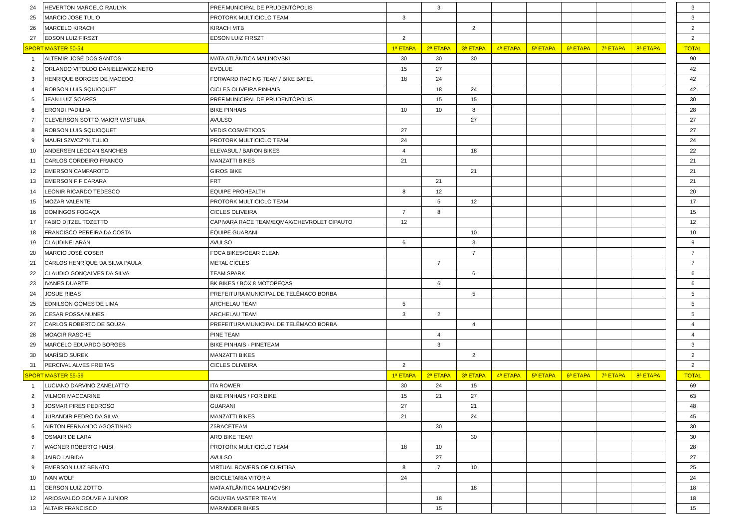| 24 | HEVERTON MARCELO RAULYK | PREF.MUNICIPAL DE PRUDENTÓPOLIS | | 3 | | | | | | | | 3 |
| 25 | MARCIO JOSE TULIO | PROTORK MULTICICLO TEAM | 3 | | | | | | | | | 3 |
| 26 | MARCELO KIRACH | KIRACH MTB | | | 2 | | | | | | | 2 |
| 27 | EDSON LUIZ FIRSZT | EDSON LUIZ FIRSZT | 2 | | | | | | | | | 2 |
| SPORT MASTER 50-54 | | | 1ª ETAPA | 2ª ETAPA | 3ª ETAPA | 4ª ETAPA | 5ª ETAPA | 6ª ETAPA | 7ª ETAPA | 8ª ETAPA | | TOTAL |
| 1 | ALTEMIR JOSÉ DOS SANTOS | MATA ATLÂNTICA MALINOVSKI | 30 | 30 | 30 | | | | | | | 90 |
| 2 | ORLANDO VITOLDO DANIELEWICZ NETO | EVOLUE | 15 | 27 | | | | | | | | 42 |
| 3 | HENRIQUE BORGES DE MACEDO | FORWARD RACING TEAM / BIKE BATEL | 18 | 24 | | | | | | | | 42 |
| 4 | ROBSON LUIS SQUIOQUET | CICLES OLIVEIRA PINHAIS | | 18 | 24 | | | | | | | 42 |
| 5 | JEAN LUIZ SOARES | PREF.MUNICIPAL DE PRUDENTÓPOLIS | | 15 | 15 | | | | | | | 30 |
| 6 | ERONDI PADILHA | BIKE PINHAIS | 10 | 10 | 8 | | | | | | | 28 |
| 7 | CLEVERSON SOTTO MAIOR WISTUBA | AVULSO | | | 27 | | | | | | | 27 |
| 8 | ROBSON LUIS SQUIOQUET | VEDIS COSMÉTICOS | 27 | | | | | | | | | 27 |
| 9 | MAURI SZWCZYK TULIO | PROTORK MULTICICLO TEAM | 24 | | | | | | | | | 24 |
| 10 | ANDERSEN LEODAN SANCHES | ELEVASUL / BARON BIKES | 4 | | 18 | | | | | | | 22 |
| 11 | CARLOS CORDEIRO FRANCO | MANZATTI BIKES | 21 | | | | | | | | | 21 |
| 12 | EMERSON CAMPAROTO | GIROS BIKE | | | 21 | | | | | | | 21 |
| 13 | EMERSON F F CARARA | FRT | | 21 | | | | | | | | 21 |
| 14 | LEONIR RICARDO TEDESCO | EQUIPE PROHEALTH | 8 | 12 | | | | | | | | 20 |
| 15 | MOZAR VALENTE | PROTORK MULTICICLO TEAM | | 5 | 12 | | | | | | | 17 |
| 16 | DOMINGOS FOGAÇA | CICLES OLIVEIRA | 7 | 8 | | | | | | | | 15 |
| 17 | FABIO DITZEL TOZETTO | CAPIVARA RACE TEAM/EQMAX/CHEVROLET CIPAUTO | 12 | | | | | | | | | 12 |
| 18 | FRANCISCO PEREIRA DA COSTA | EQUIPE GUARANI | | | 10 | | | | | | | 10 |
| 19 | CLAUDINEI ARAN | AVULSO | 6 | | 3 | | | | | | | 9 |
| 20 | MARCIO JOSÉ COSER | FOCA BIKES/GEAR CLEAN | | | 7 | | | | | | | 7 |
| 21 | CARLOS HENRIQUE DA SILVA PAULA | METAL CICLES | | 7 | | | | | | | | 7 |
| 22 | CLAUDIO GONÇALVES DA SILVA | TEAM SPARK | | | 6 | | | | | | | 6 |
| 23 | IVANES DUARTE | BK BIKES / BOX 8 MOTOPEÇAS | | 6 | | | | | | | | 6 |
| 24 | JOSUE RIBAS | PREFEITURA MUNICIPAL DE TELÊMACO BORBA | | | 5 | | | | | | | 5 |
| 25 | EDNILSON GOMES DE LIMA | ARCHELAU TEAM | 5 | | | | | | | | | 5 |
| 26 | CESAR POSSA NUNES | ARCHELAU TEAM | 3 | 2 | | | | | | | | 5 |
| 27 | CARLOS ROBERTO DE SOUZA | PREFEITURA MUNICIPAL DE TELÊMACO BORBA | | | 4 | | | | | | | 4 |
| 28 | MOACIR RASCHE | PINE TEAM | | 4 | | | | | | | | 4 |
| 29 | MARCELO EDUARDO BORGES | BIKE PINHAIS - PINETEAM | | 3 | | | | | | | | 3 |
| 30 | MARÍSIO SUREK | MANZATTI BIKES | | | 2 | | | | | | | 2 |
| 31 | PERCIVAL ALVES FREITAS | CICLES OLIVEIRA | 2 | | | | | | | | | 2 |
| SPORT MASTER 55-59 | | | 1ª ETAPA | 2ª ETAPA | 3ª ETAPA | 4ª ETAPA | 5ª ETAPA | 6ª ETAPA | 7ª ETAPA | 8ª ETAPA | | TOTAL |
| 1 | LUCIANO DARVINO ZANELATTO | ITA ROWER | 30 | 24 | 15 | | | | | | | 69 |
| 2 | VILMOR MACCARINE | BIKE PINHAIS / FOR BIKE | 15 | 21 | 27 | | | | | | | 63 |
| 3 | JOSMAR PIRES PEDROSO | GUARANI | 27 | | 21 | | | | | | | 48 |
| 4 | JURANDIR PEDRO DA SILVA | MANZATTI BIKES | 21 | | 24 | | | | | | | 45 |
| 5 | AIRTON FERNANDO AGOSTINHO | Z5RACETEAM | | 30 | | | | | | | | 30 |
| 6 | OSMAIR DE LARA | ARO BIKE TEAM | | | 30 | | | | | | | 30 |
| 7 | WAGNER ROBERTO HAISI | PROTORK MULTICICLO TEAM | 18 | 10 | | | | | | | | 28 |
| 8 | JAIRO LAIBIDA | AVULSO | | 27 | | | | | | | | 27 |
| 9 | EMERSON LUIZ BENATO | VIRTUAL ROWERS OF CURITIBA | 8 | 7 | 10 | | | | | | | 25 |
| 10 | IVAN WOLF | BICICLETARIA VITÓRIA | 24 | | | | | | | | | 24 |
| 11 | GERSON LUIZ ZOTTO | MATA ATLÂNTICA MALINOVSKI | | | 18 | | | | | | | 18 |
| 12 | ARIOSVALDO GOUVEIA JUNIOR | GOUVEIA MASTER TEAM | | 18 | | | | | | | | 18 |
| 13 | ALTAIR FRANCISCO | MARANDER BIKES | | 15 | | | | | | | | 15 |